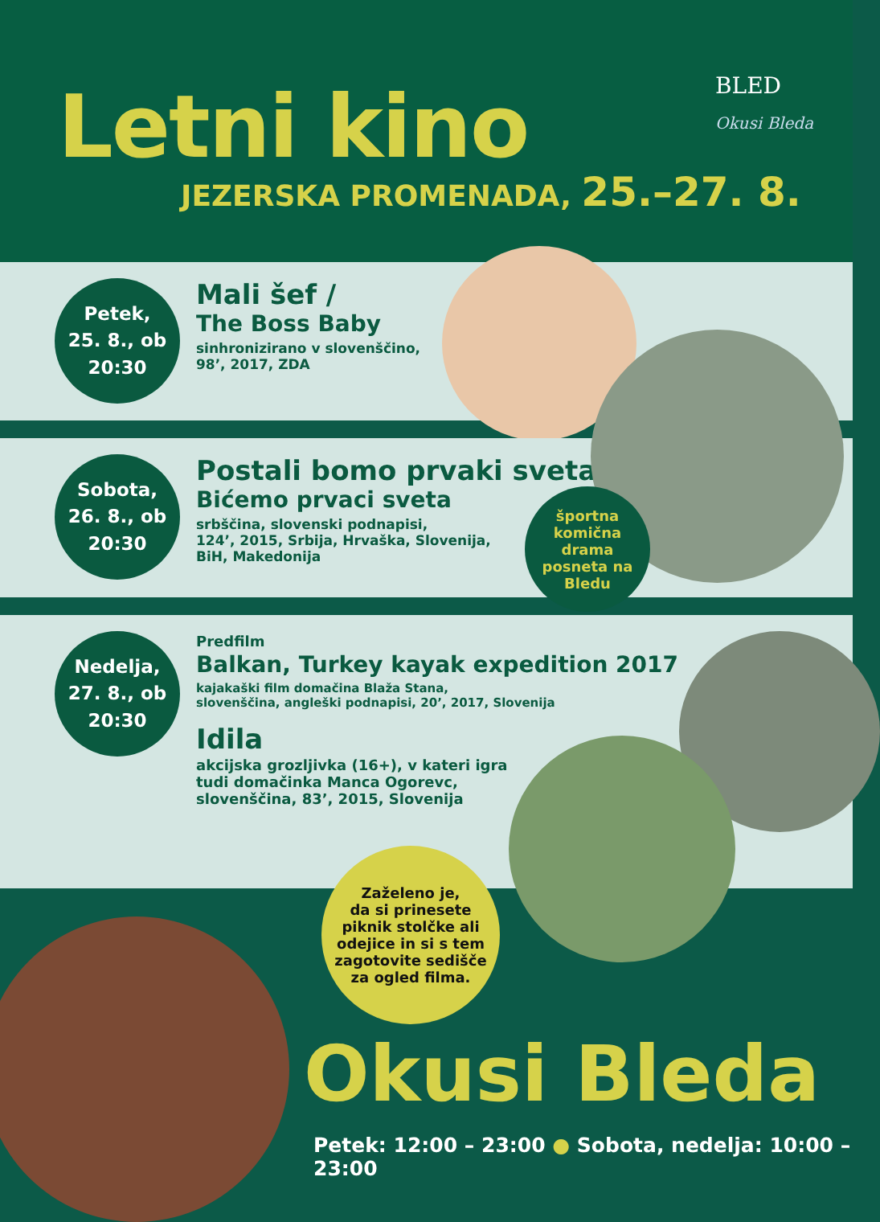Letni kino
JEZERSKA PROMENADA, 25.–27. 8.
BLED
Okusi Bleda
Petek,
25. 8., ob
20:30
Mali šef /
The Boss Baby
sinhronizirano v slovenščino,
98’, 2017, ZDA
Sobota,
26. 8., ob
20:30
Postali bomo prvaki sveta /
Bićemo prvaci sveta
srbščina, slovenski podnapisi,
124’, 2015, Srbija, Hrvaška, Slovenija,
BiH, Makedonija
športna
komična
drama
posneta na
Bledu
Nedelja,
27. 8., ob
20:30
Predfilm
Balkan, Turkey kayak expedition 2017
kajakaški film domačina Blaža Stana,
slovenščina, angleški podnapisi, 20’, 2017, Slovenija
Idila
akcijska grozljivka (16+), v kateri igra
tudi domačinka Manca Ogorevc,
slovenščina, 83’, 2015, Slovenija
Zaželeno je,
da si prinesete
piknik stolčke ali
odejice in si s tem
zagotovite sedišče
za ogled filma.
Okusi Bleda
Petek: 12:00 – 23:00 ● Sobota, nedelja: 10:00 – 23:00